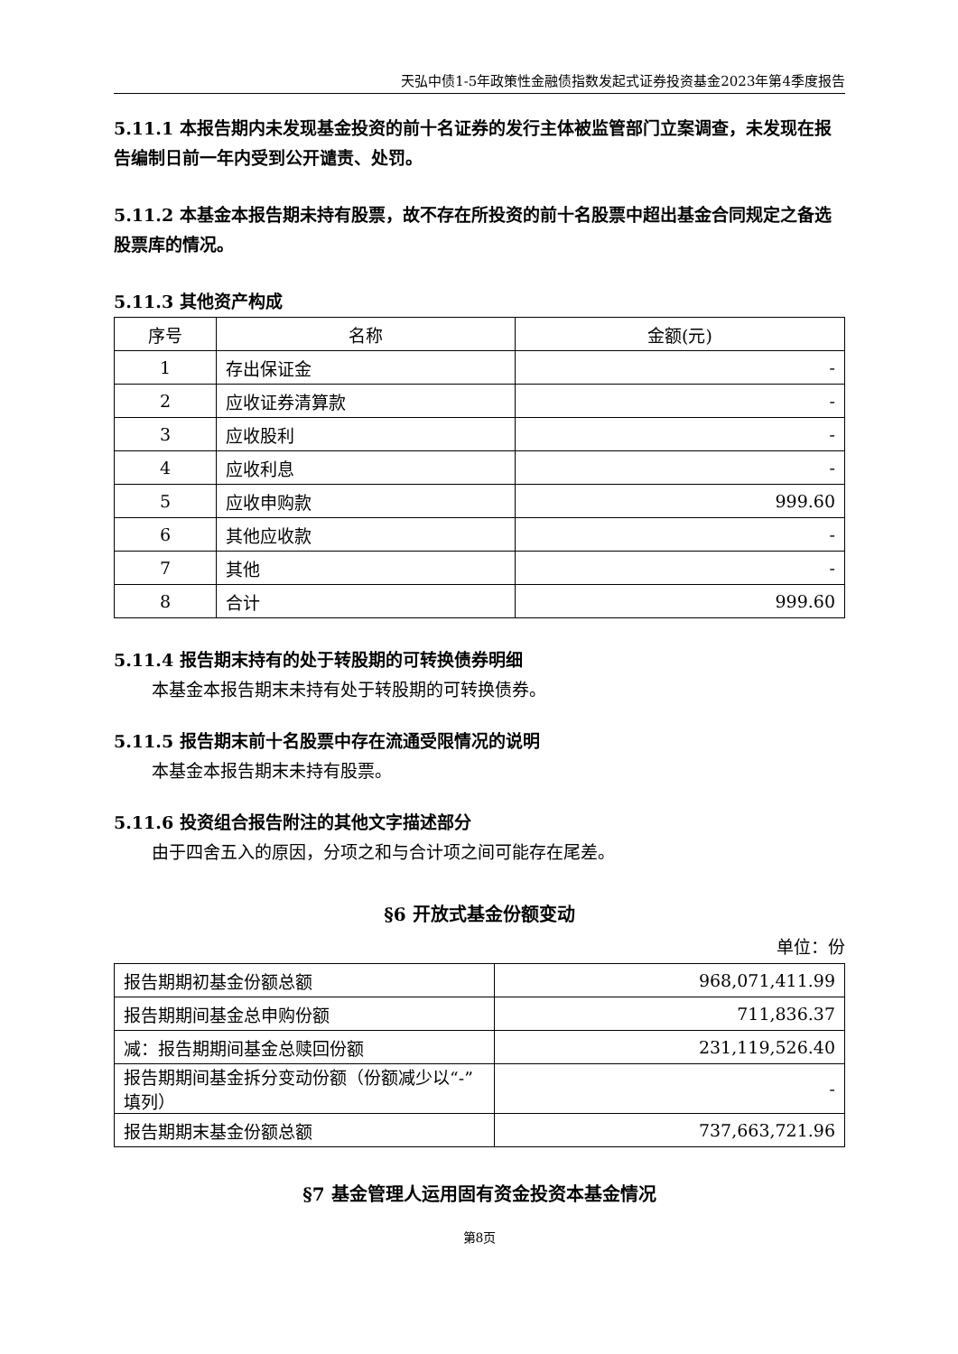天弘中债1-5年政策性金融债指数发起式证券投资基金2023年第4季度报告
5.11.1 本报告期内未发现基金投资的前十名证券的发行主体被监管部门立案调查，未发现在报告编制日前一年内受到公开谴责、处罚。
5.11.2 本基金本报告期未持有股票，故不存在所投资的前十名股票中超出基金合同规定之备选股票库的情况。
5.11.3 其他资产构成
| 序号 | 名称 | 金额(元) |
| --- | --- | --- |
| 1 | 存出保证金 | - |
| 2 | 应收证券清算款 | - |
| 3 | 应收股利 | - |
| 4 | 应收利息 | - |
| 5 | 应收申购款 | 999.60 |
| 6 | 其他应收款 | - |
| 7 | 其他 | - |
| 8 | 合计 | 999.60 |
5.11.4 报告期末持有的处于转股期的可转换债券明细
本基金本报告期末未持有处于转股期的可转换债券。
5.11.5 报告期末前十名股票中存在流通受限情况的说明
本基金本报告期末未持有股票。
5.11.6 投资组合报告附注的其他文字描述部分
由于四舍五入的原因，分项之和与合计项之间可能存在尾差。
§6 开放式基金份额变动
单位：份
| 报告期期初基金份额总额 | 968,071,411.99 |
| 报告期期间基金总申购份额 | 711,836.37 |
| 减：报告期期间基金总赎回份额 | 231,119,526.40 |
| 报告期期间基金拆分变动份额（份额减少以“-”填列） | - |
| 报告期期末基金份额总额 | 737,663,721.96 |
§7 基金管理人运用固有资金投资本基金情况
第8页